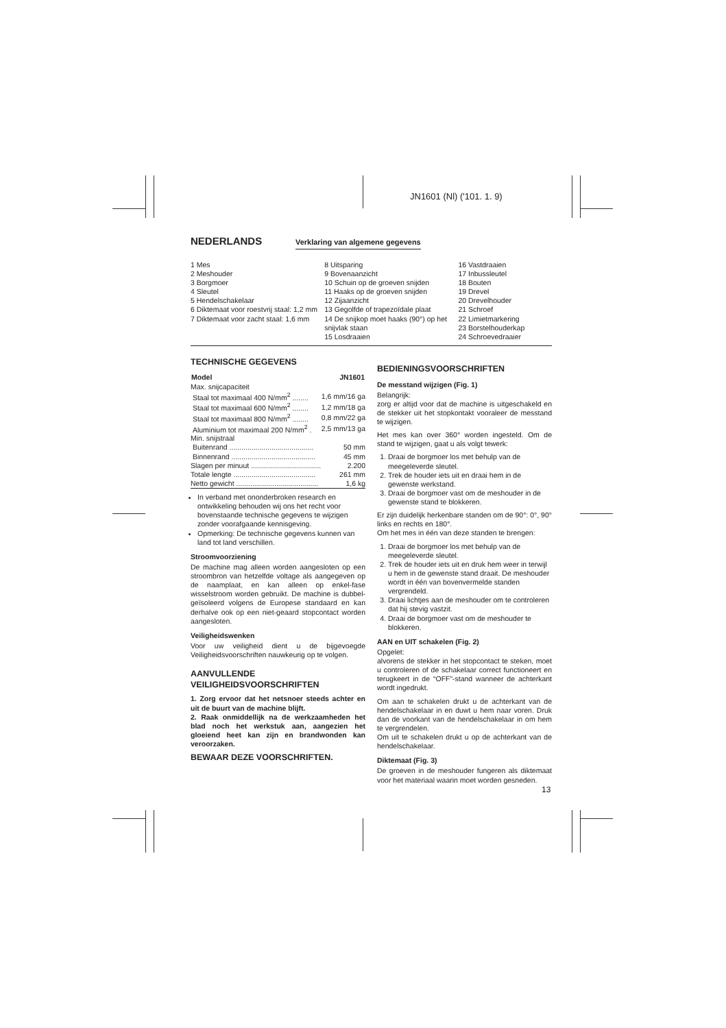JN1601 (Nl) ('101. 1. 9)
NEDERLANDS
Verklaring van algemene gegevens
1 Mes
2 Meshouder
3 Borgmoer
4 Sleutel
5 Hendelschakelaar
6 Diktemaat voor roestvrij staal: 1,2 mm
7 Diktemaat voor zacht staal: 1,6 mm
8 Uitsparing
9 Bovenaanzicht
10 Schuin op de groeven snijden
11 Haaks op de groeven snijden
12 Zijaanzicht
13 Gegolfde of trapezoïdale plaat
14 De snijkop moet haaks (90°) op het snijvlak staan
15 Losdraaien
16 Vastdraaien
17 Inbussleutel
18 Bouten
19 Drevel
20 Drevelhouder
21 Schroef
22 Limietmarkering
23 Borstelhouderkap
24 Schroevedraaier
TECHNISCHE GEGEVENS
| Model | JN1601 |
| --- | --- |
| Max. snijcapaciteit | |
| Staal tot maximaal 400 N/mm<sup>2</sup> ........ | 1,6 mm/16 ga |
| Staal tot maximaal 600 N/mm<sup>2</sup> ........ | 1,2 mm/18 ga |
| Staal tot maximaal 800 N/mm<sup>2</sup> ........ | 0,8 mm/22 ga |
| Aluminium tot maximaal 200 N/mm<sup>2</sup> . | 2,5 mm/13 ga |
| Min. snijstraal | |
| Buitenrand .......................................... | 50 mm |
| Binnenrand .......................................... | 45 mm |
| Slagen per minuut ................................... | 2.200 |
| Totale lengte ......................................... | 261 mm |
| Netto gewicht ......................................... | 1,6 kg |
In verband met ononderbroken research en ontwikkeling behouden wij ons het recht voor bovenstaande technische gegevens te wijzigen zonder voorafgaande kennisgeving.
Opmerking: De technische gegevens kunnen van land tot land verschillen.
Stroomvoorziening
De machine mag alleen worden aangesloten op een stroombron van hetzelfde voltage als aangegeven op de naamplaat, en kan alleen op enkel-fase wisselstroom worden gebruikt. De machine is dubbel-geïsoleerd volgens de Europese standaard en kan derhalve ook op een niet-geaard stopcontact worden aangesloten.
Veiligheidswenken
Voor uw veiligheid dient u de bijgevoegde Veiligheidsvoorschriften nauwkeurig op te volgen.
AANVULLENDE
VEILIGHEIDSVOORSCHRIFTEN
1. Zorg ervoor dat het netsnoer steeds achter en uit de buurt van de machine blijft.
2. Raak onmiddellijk na de werkzaamheden het blad noch het werkstuk aan, aangezien het gloeiend heet kan zijn en brandwonden kan veroorzaken.
BEWAAR DEZE VOORSCHRIFTEN.
BEDIENINGSVOORSCHRIFTEN
De messtand wijzigen (Fig. 1)
Belangrijk:
zorg er altijd voor dat de machine is uitgeschakeld en de stekker uit het stopkontakt vooraleer de messtand te wijzigen.
Het mes kan over 360° worden ingesteld. Om de stand te wijzigen, gaat u als volgt tewerk:
1. Draai de borgmoer los met behulp van de meegeleverde sleutel.
2. Trek de houder iets uit en draai hem in de gewenste werkstand.
3. Draai de borgmoer vast om de meshouder in de gewenste stand te blokkeren.
Er zijn duidelijk herkenbare standen om de 90°: 0°, 90° links en rechts en 180°.
Om het mes in één van deze standen te brengen:
1. Draai de borgmoer los met behulp van de meegeleverde sleutel.
2. Trek de houder iets uit en druk hem weer in terwijl u hem in de gewenste stand draait. De meshouder wordt in één van bovenvermelde standen vergrendeld.
3. Draai lichtjes aan de meshouder om te controleren dat hij stevig vastzit.
4. Draai de borgmoer vast om de meshouder te blokkeren.
AAN en UIT schakelen (Fig. 2)
Opgelet:
alvorens de stekker in het stopcontact te steken, moet u controleren of de schakelaar correct functioneert en terugkeert in de “OFF”-stand wanneer de achterkant wordt ingedrukt.
Om aan te schakelen drukt u de achterkant van de hendelschakelaar in en duwt u hem naar voren. Druk dan de voorkant van de hendelschakelaar in om hem te vergrendelen.
Om uit te schakelen drukt u op de achterkant van de hendelschakelaar.
Diktemaat (Fig. 3)
De groeven in de meshouder fungeren als diktemaat voor het materiaal waarin moet worden gesneden.
13